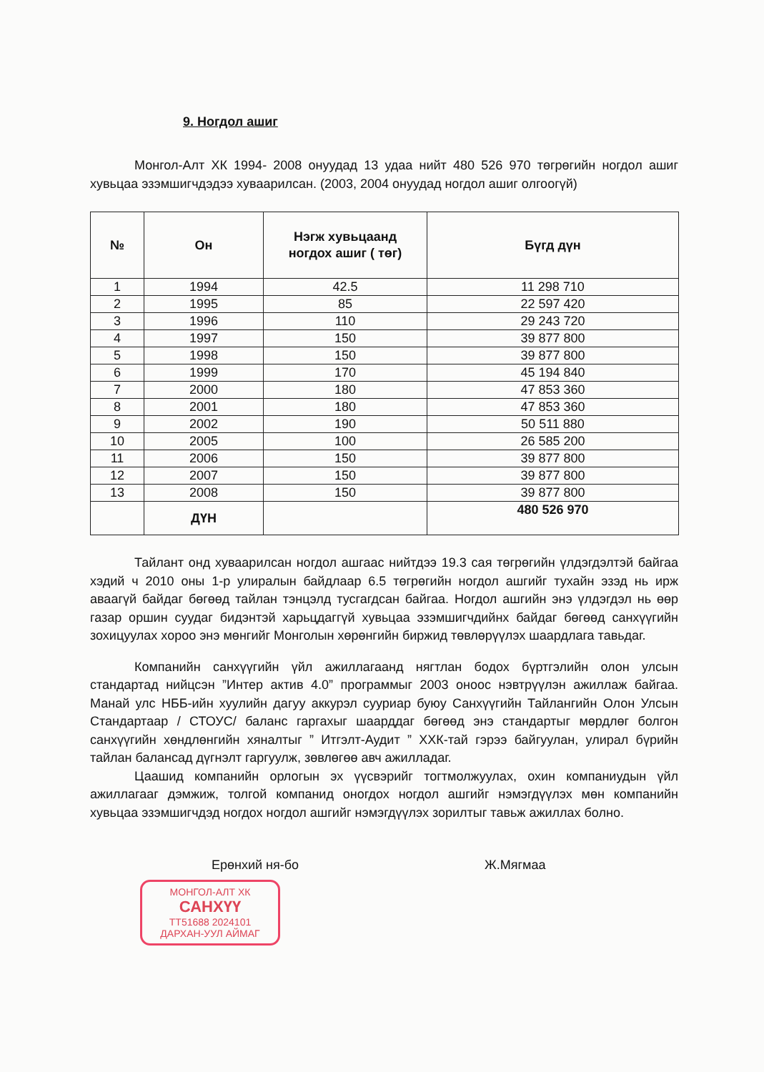9. Ногдол ашиг
Монгол-Алт ХК 1994- 2008 онуудад 13 удаа нийт 480 526 970 төгрөгийн ногдол ашиг хувьцаа эзэмшигчдэдээ хуваарилсан. (2003, 2004 онуудад ногдол ашиг олгоогүй)
| № | Он | Нэгж хувьцаанд ногдох ашиг ( төг) | Бүгд дүн |
| --- | --- | --- | --- |
| 1 | 1994 | 42.5 | 11 298 710 |
| 2 | 1995 | 85 | 22 597 420 |
| 3 | 1996 | 110 | 29 243 720 |
| 4 | 1997 | 150 | 39 877 800 |
| 5 | 1998 | 150 | 39 877 800 |
| 6 | 1999 | 170 | 45 194 840 |
| 7 | 2000 | 180 | 47 853 360 |
| 8 | 2001 | 180 | 47 853 360 |
| 9 | 2002 | 190 | 50 511 880 |
| 10 | 2005 | 100 | 26 585 200 |
| 11 | 2006 | 150 | 39 877 800 |
| 12 | 2007 | 150 | 39 877 800 |
| 13 | 2008 | 150 | 39 877 800 |
| | ДҮН | | 480 526 970 |
Тайлант онд хуваарилсан ногдол ашгаас нийтдээ 19.3 сая төгрөгийн үлдэгдэлтэй байгаа хэдий ч 2010 оны 1-р улиралын байдлаар 6.5 төгрөгийн ногдол ашгийг тухайн эзэд нь ирж аваагүй байдаг бөгөөд тайлан тэнцэлд тусгагдсан байгаа. Ногдол ашгийн энэ үлдэгдэл нь өөр газар оршин суудаг бидэнтэй харьцдаггүй хувьцаа эзэмшигчдийнх байдаг бөгөөд санхүүгийн зохицуулах хороо энэ мөнгийг Монголын хөрөнгийн биржид төвлөрүүлэх шаардлага тавьдаг.
Компанийн санхүүгийн үйл ажиллагаанд нягтлан бодох бүртгэлийн олон улсын стандартад нийцсэн ”Интер актив 4.0” программыг 2003 оноос нэвтрүүлэн ажиллаж байгаа. Манай улс НББ-ийн хуулийн дагуу аккурэл сууриар буюу Санхүүгийн Тайлангийн Олон Улсын Стандартаар / СТОУС/ баланс гаргахыг шаарддаг бөгөөд энэ стандартыг мөрдлөг болгон санхүүгийн хөндлөнгийн хяналтыг ” Итгэлт-Аудит ” ХХК-тай гэрээ байгуулан, улирал бүрийн тайлан балансад дүгнэлт гаргуулж, зөвлөгөө авч ажилладаг.
Цаашид компанийн орлогын эх үүсвэрийг тогтмолжуулах, охин компаниудын үйл ажиллагааг дэмжиж, толгой компанид оногдох ногдол ашгийг нэмэгдүүлэх мөн компанийн хувьцаа эзэмшигчдэд ногдох ногдол ашгийг нэмэгдүүлэх зорилтыг тавьж ажиллах болно.
Ерөнхий ня-бо Ж.Мягмаа
МОНГОЛ-АЛТ ХК
САНХҮҮ
ТТ51688 2024101
ДАРХАН-УУЛ АЙМАГ